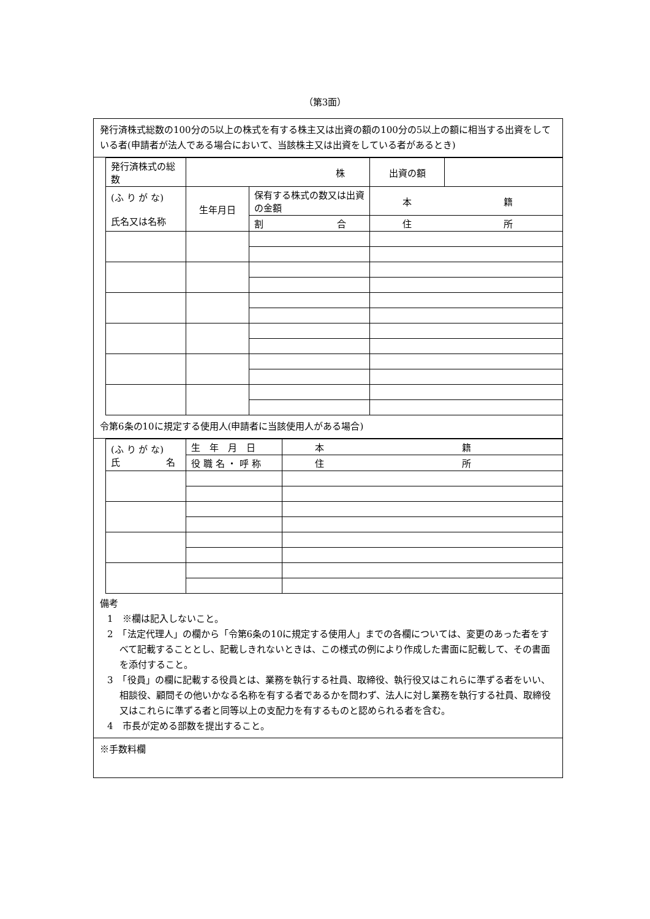（第3面）
発行済株式総数の100分の5以上の株式を有する株主又は出資の額の100分の5以上の額に相当する出資をしている者(申請者が法人である場合において、当該株主又は出資をしている者があるとき)
| 発行済株式の総数 | 株 | | 出資の額 | |
| (ふ り が な) 氏名又は名称 | 生年月日 | 保有する株式の数又は出資の金額 | 本 籍 | |
| | | 割 合 | 住 所 | |
令第6条の10に規定する使用人(申請者に当該使用人がある場合)
| (ふ り が な) 氏 名 | 生 年 月 日 | 本 籍 |
| | 役 職 名 ・ 呼 称 | 住 所 |
備考
1　※欄は記入しないこと。
2　「法定代理人」の欄から「令第6条の10に規定する使用人」までの各欄については、変更のあった者をすべて記載することとし、記載しきれないときは、この様式の例により作成した書面に記載して、その書面を添付すること。
3　「役員」の欄に記載する役員とは、業務を執行する社員、取締役、執行役又はこれらに準ずる者をいい、相談役、顧問その他いかなる名称を有する者であるかを問わず、法人に対し業務を執行する社員、取締役又はこれらに準ずる者と同等以上の支配力を有するものと認められる者を含む。
4　市長が定める部数を提出すること。
※手数料欄